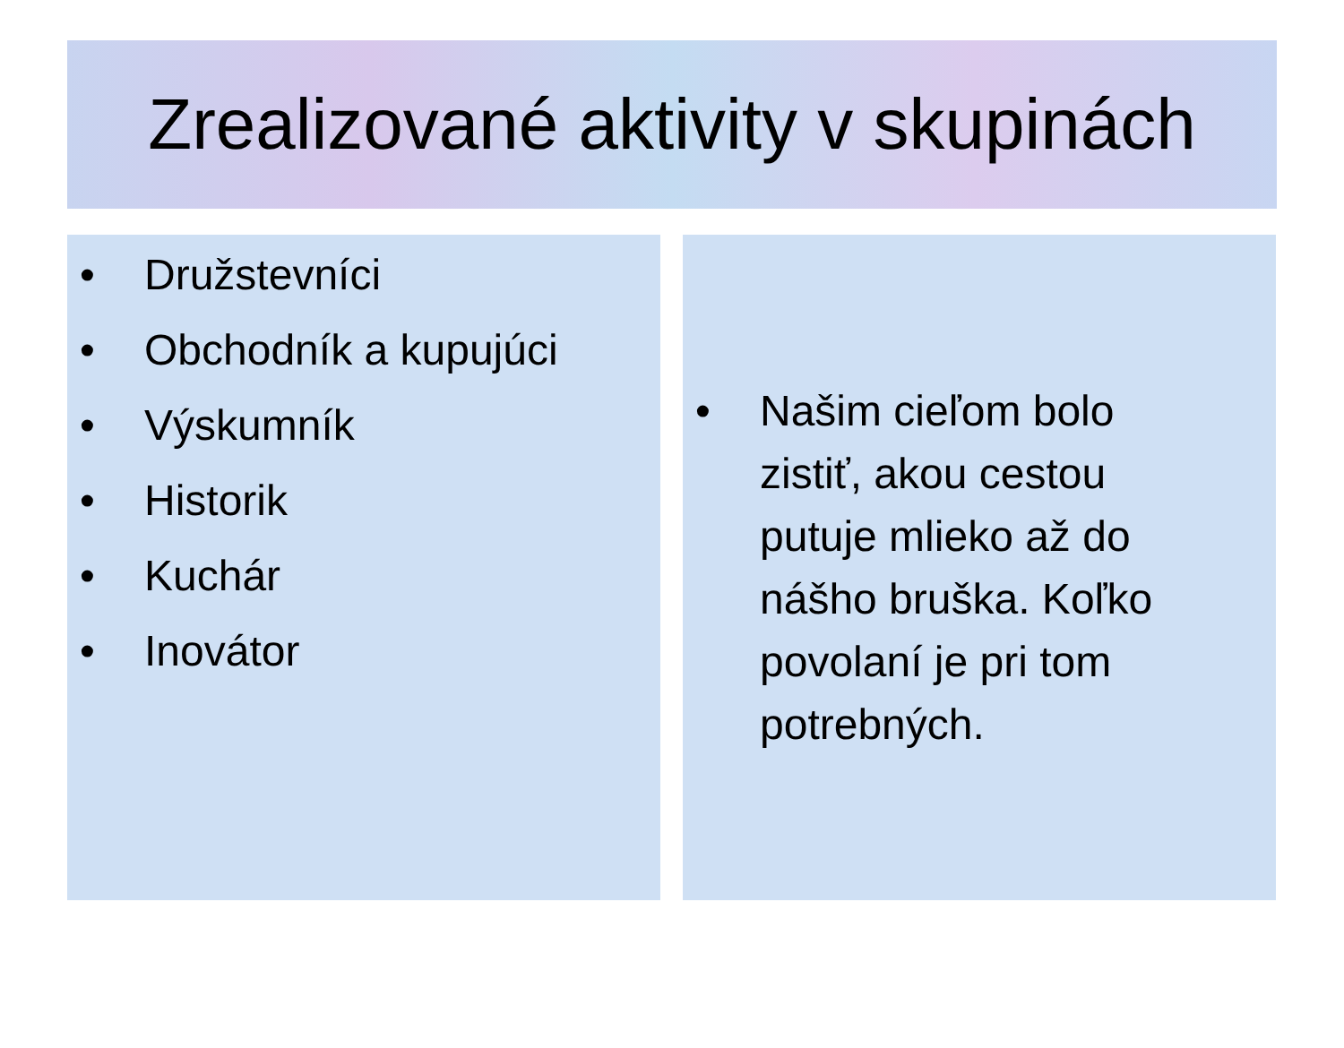Zrealizované aktivity v skupinách
• Družstevníci
• Obchodník a kupujúci
• Výskumník
• Historik
• Kuchár
• Inovátor
• Našim cieľom bolo zistiť, akou cestou putuje mlieko až do nášho bruška. Koľko povolaní je pri tom potrebných.